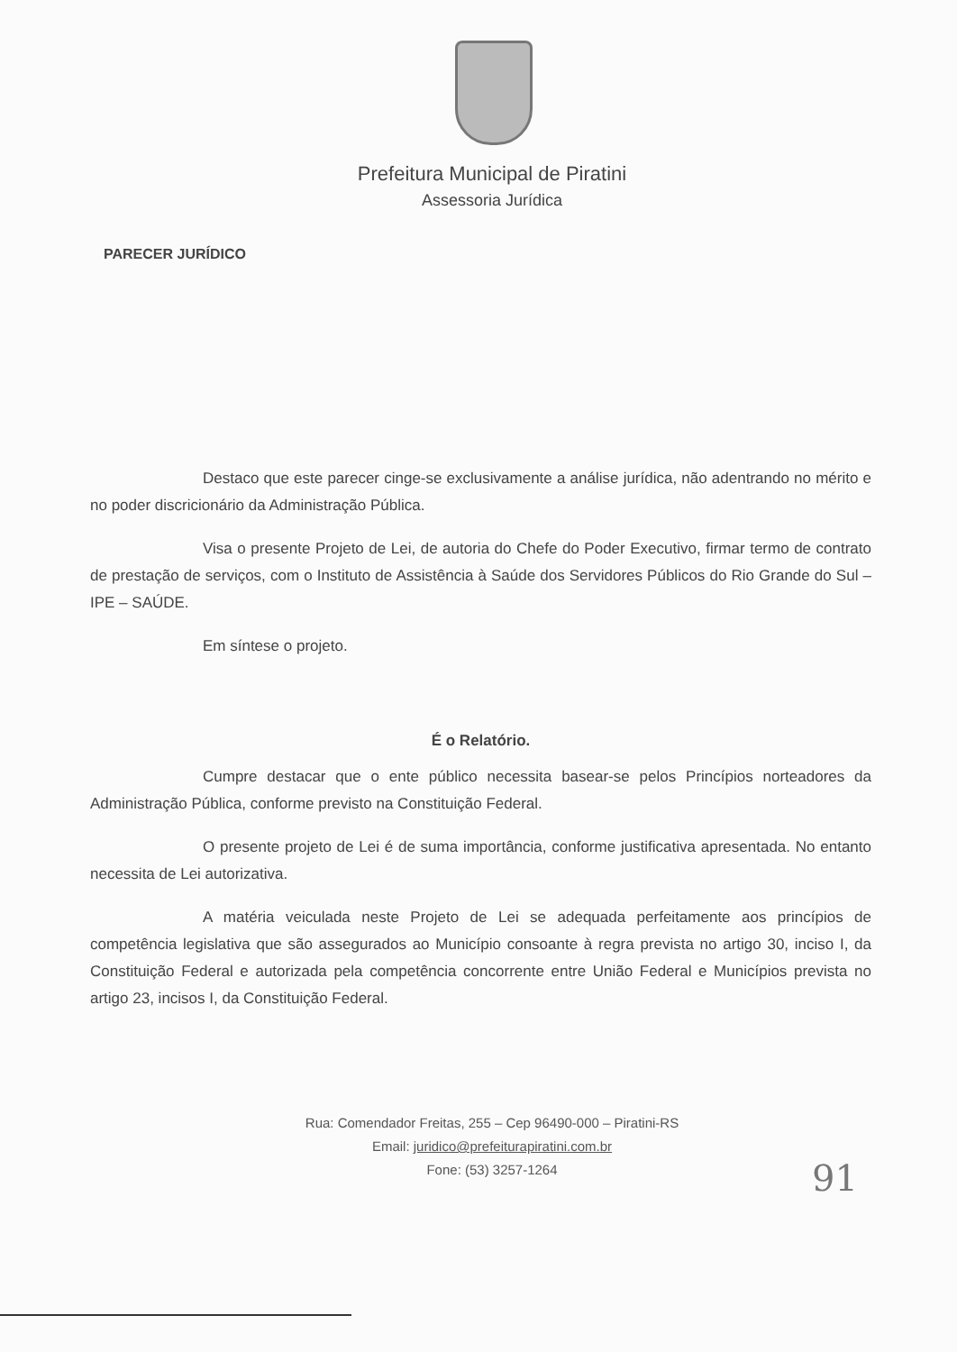Prefeitura Municipal de Piratini
Assessoria Jurídica
PARECER JURÍDICO
Destaco que este parecer cinge-se exclusivamente a análise jurídica, não adentrando no mérito e no poder discricionário da Administração Pública.
Visa o presente Projeto de Lei, de autoria do Chefe do Poder Executivo, firmar termo de contrato de prestação de serviços, com o Instituto de Assistência à Saúde dos Servidores Públicos do Rio Grande do Sul – IPE – SAÚDE.
Em síntese o projeto.
É o Relatório.
Cumpre destacar que o ente público necessita basear-se pelos Princípios norteadores da Administração Pública, conforme previsto na Constituição Federal.
O presente projeto de Lei é de suma importância, conforme justificativa apresentada. No entanto necessita de Lei autorizativa.
A matéria veiculada neste Projeto de Lei se adequada perfeitamente aos princípios de competência legislativa que são assegurados ao Município consoante à regra prevista no artigo 30, inciso I, da Constituição Federal e autorizada pela competência concorrente entre União Federal e Municípios prevista no artigo 23, incisos I, da Constituição Federal.
Rua: Comendador Freitas, 255 – Cep 96490-000 – Piratini-RS
Email: juridico@prefeiturapiratini.com.br
Fone: (53) 3257-1264
91